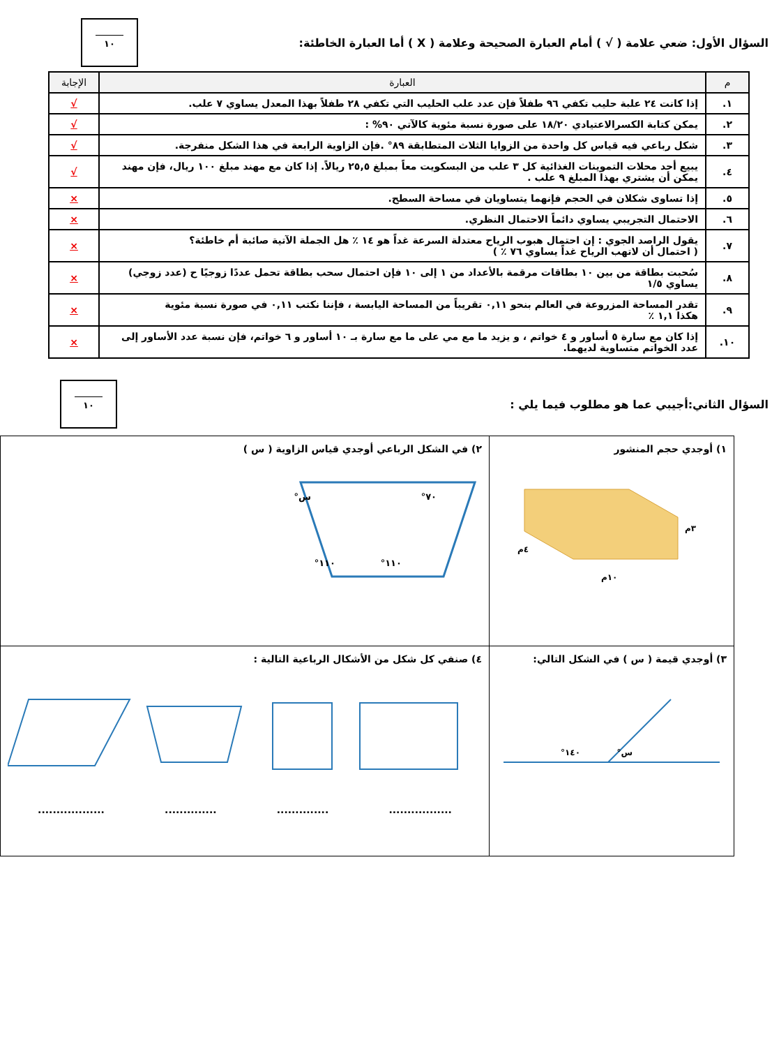السؤال الأول: ضعي علامة ( √ ) أمام العبارة الصحيحة وعلامة ( X ) أما العبارة الخاطئة:
١٠
| م | العبارة | الإجابة |
| --- | --- | --- |
| ١. | إذا كانت ٢٤ علبة حليب تكفي ٩٦ طفلاً فإن عدد علب الحليب التي تكفي ٢٨ طفلاً بهذا المعدل يساوي ٧ علب. | √ |
| ٢. | يمكن كتابة الكسرالاعتيادي ١٨/٢٠ على صورة نسبة مئوية كالآتي ٩٠% : | √ |
| ٣. | شكل رباعي فيه قياس كل واحدة من الزوايا الثلاث المتطابقة ٨٩° .فإن الزاوية الرابعة في هذا الشكل منفرجة. | √ |
| ٤. | يبيع أحد محلات التموينات الغذائية كل ٣ علب من البسكويت معاً بمبلغ ٢٥,٥ ريالاً. إذا كان مع مهند مبلغ ١٠٠ ريال، فإن مهند يمكن أن يشتري بهذا المبلغ ٩ علب . | √ |
| ٥. | إذا تساوى شكلان في الحجم فإنهما يتساويان في مساحة السطح. | × |
| ٦. | الاحتمال التجريبي يساوي دائماً الاحتمال النظري. | × |
| ٧. | يقول الراصد الجوي : إن احتمال هبوب الرياح معتدلة السرعة غداً هو ١٤ ٪ هل الجملة الآتية صائبة أم خاطئة؟ ( احتمال أن لاتهب الرياح غداً يساوي ٧٦ ٪ ) | × |
| ٨. | سُحبت بطاقة من بين ١٠ بطاقات مرقمة بالأعداد من ١ إلى ١٠ فإن احتمال سحب بطاقة تحمل عددًا زوجيًا ح (عدد زوجي) يساوي ١/٥ | × |
| ٩. | تقدر المساحة المزروعة في العالم بنحو ٠,١١ تقريباً من المساحة اليابسة ، فإننا نكتب ٠,١١ في صورة نسبة مئوية هكذا ١,١ ٪ | × |
| ١٠. | إذا كان مع سارة ٥ أساور و ٤ خواتم ، و يزيد ما مع مي على ما مع سارة بـ ١٠ أساور و ٦ خواتم، فإن نسبة عدد الأساور إلى عدد الخواتم متساوية لديهما. | × |
السؤال الثاني:أجيبي عما هو مطلوب فيما يلي :
١٠
| ١) أوجدي حجم المنشور ٣م ٤م ١٠م | ٢) في الشكل الرباعي أوجدي قياس الزاوية ( س ) س° ٧٠° ١١٠° ١١٠° |
| ٣) أوجدي قيمة ( س ) في الشكل التالي: ١٤٠° س° | ٤) صنفي كل شكل من الأشكال الرباعية التالية : .................. .............. .............. ................. |